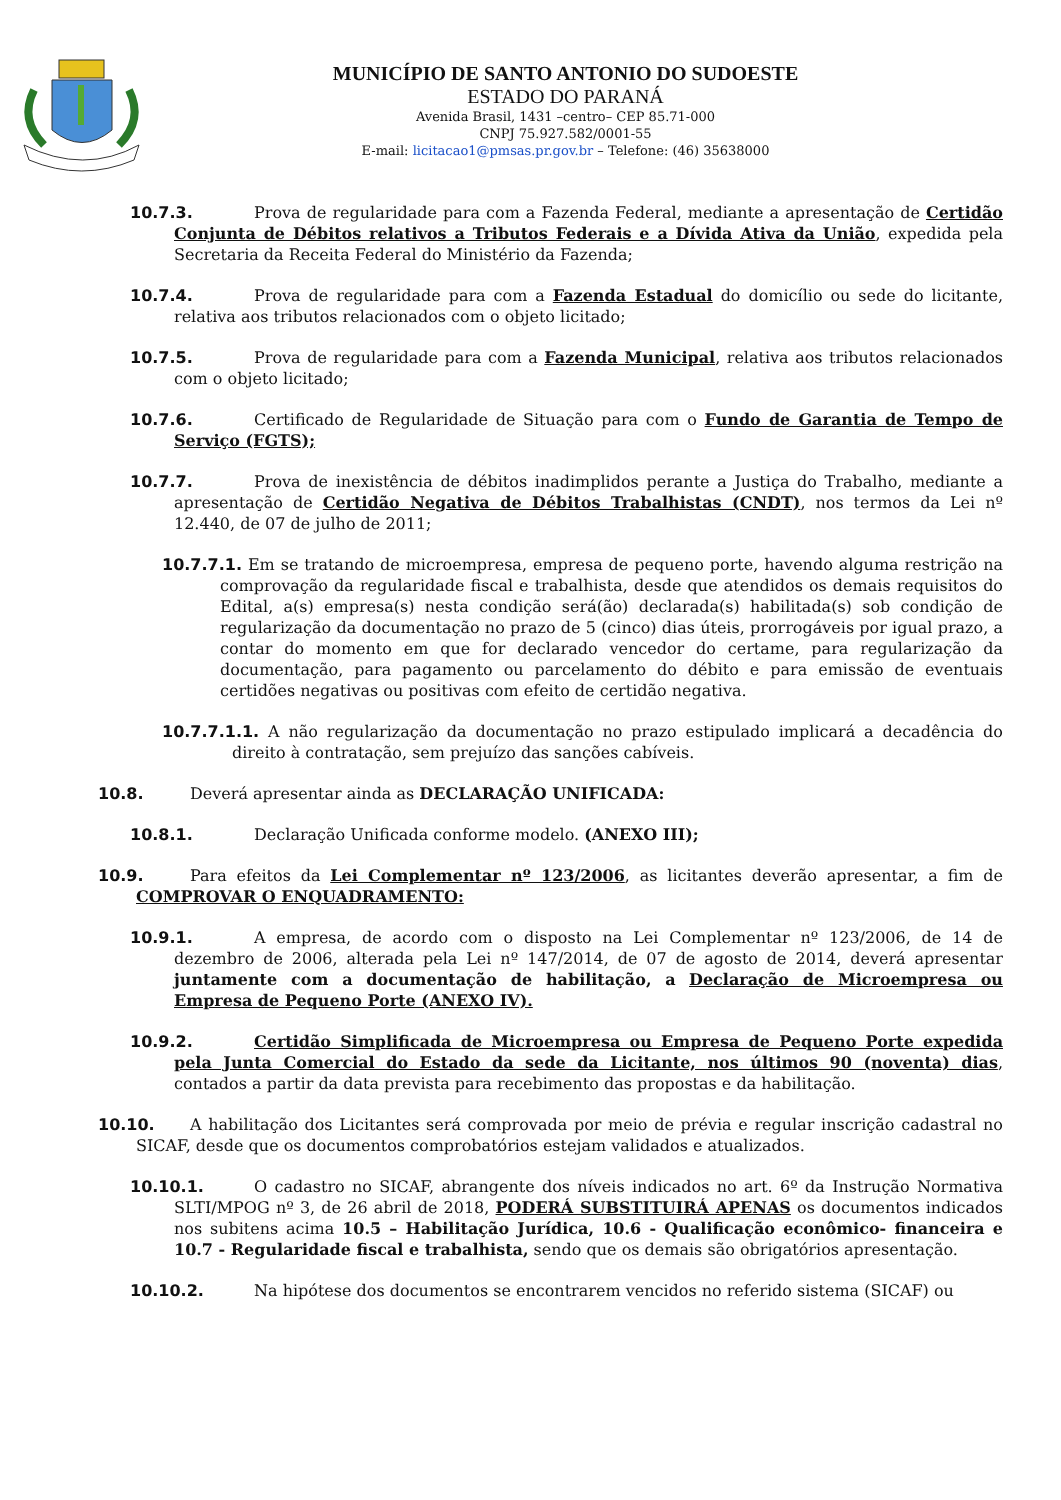MUNICÍPIO DE SANTO ANTONIO DO SUDOESTE
ESTADO DO PARANÁ
Avenida Brasil, 1431 –centro– CEP 85.71-000
CNPJ 75.927.582/0001-55
E-mail: licitacao1@pmsas.pr.gov.br – Telefone: (46) 35638000
10.7.3. Prova de regularidade para com a Fazenda Federal, mediante a apresentação de Certidão Conjunta de Débitos relativos a Tributos Federais e a Dívida Ativa da União, expedida pela Secretaria da Receita Federal do Ministério da Fazenda;
10.7.4. Prova de regularidade para com a Fazenda Estadual do domicílio ou sede do licitante, relativa aos tributos relacionados com o objeto licitado;
10.7.5. Prova de regularidade para com a Fazenda Municipal, relativa aos tributos relacionados com o objeto licitado;
10.7.6. Certificado de Regularidade de Situação para com o Fundo de Garantia de Tempo de Serviço (FGTS);
10.7.7. Prova de inexistência de débitos inadimplidos perante a Justiça do Trabalho, mediante a apresentação de Certidão Negativa de Débitos Trabalhistas (CNDT), nos termos da Lei nº 12.440, de 07 de julho de 2011;
10.7.7.1. Em se tratando de microempresa, empresa de pequeno porte, havendo alguma restrição na comprovação da regularidade fiscal e trabalhista, desde que atendidos os demais requisitos do Edital, a(s) empresa(s) nesta condição será(ão) declarada(s) habilitada(s) sob condição de regularização da documentação no prazo de 5 (cinco) dias úteis, prorrogáveis por igual prazo, a contar do momento em que for declarado vencedor do certame, para regularização da documentação, para pagamento ou parcelamento do débito e para emissão de eventuais certidões negativas ou positivas com efeito de certidão negativa.
10.7.7.1.1. A não regularização da documentação no prazo estipulado implicará a decadência do direito à contratação, sem prejuízo das sanções cabíveis.
10.8. Deverá apresentar ainda as DECLARAÇÃO UNIFICADA:
10.8.1. Declaração Unificada conforme modelo. (ANEXO III);
10.9. Para efeitos da Lei Complementar nº 123/2006, as licitantes deverão apresentar, a fim de COMPROVAR O ENQUADRAMENTO:
10.9.1. A empresa, de acordo com o disposto na Lei Complementar nº 123/2006, de 14 de dezembro de 2006, alterada pela Lei nº 147/2014, de 07 de agosto de 2014, deverá apresentar juntamente com a documentação de habilitação, a Declaração de Microempresa ou Empresa de Pequeno Porte (ANEXO IV).
10.9.2. Certidão Simplificada de Microempresa ou Empresa de Pequeno Porte expedida pela Junta Comercial do Estado da sede da Licitante, nos últimos 90 (noventa) dias, contados a partir da data prevista para recebimento das propostas e da habilitação.
10.10. A habilitação dos Licitantes será comprovada por meio de prévia e regular inscrição cadastral no SICAF, desde que os documentos comprobatórios estejam validados e atualizados.
10.10.1. O cadastro no SICAF, abrangente dos níveis indicados no art. 6º da Instrução Normativa SLTI/MPOG nº 3, de 26 abril de 2018, PODERÁ SUBSTITUIRÁ APENAS os documentos indicados nos subitens acima 10.5 – Habilitação Jurídica, 10.6 - Qualificação econômico- financeira e 10.7 - Regularidade fiscal e trabalhista, sendo que os demais são obrigatórios apresentação.
10.10.2. Na hipótese dos documentos se encontrarem vencidos no referido sistema (SICAF) ou